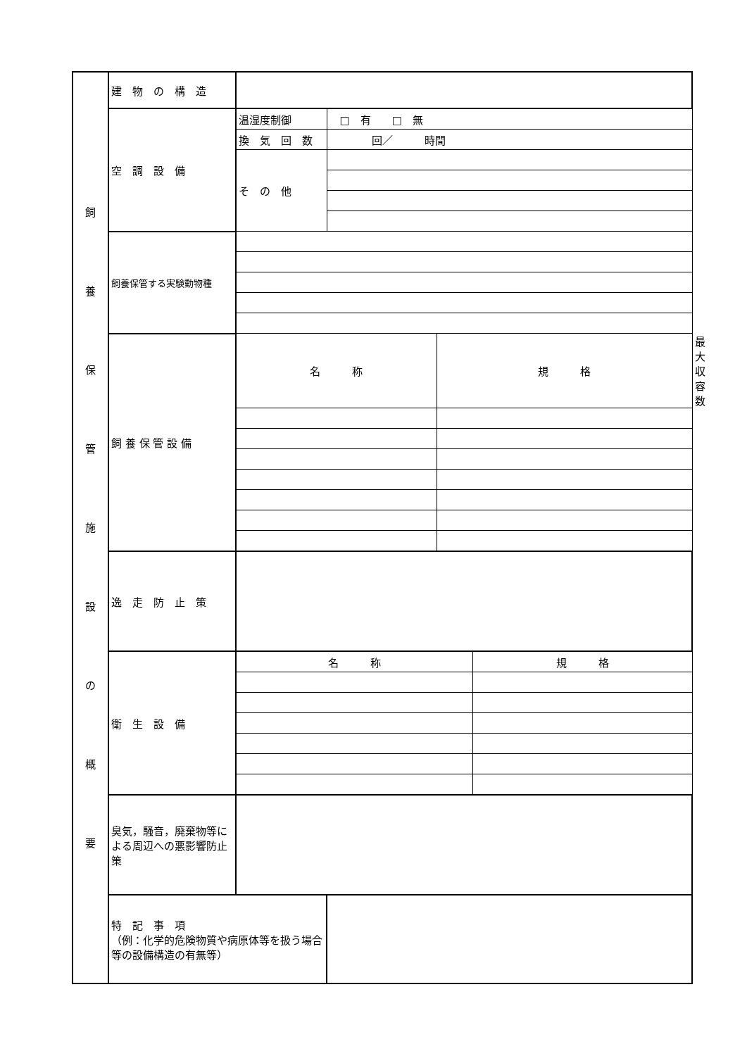| 飼 養 保 管 施 設 の 概 要 | 建 物 の 構 造 | | | | | |
| | 空 調 設 備 | 温湿度制御 | □ 有 □ 無 | | | |
| | | 換 気 回 数 | 回／ 時間 | | | |
| | | そ の 他 | | | | |
| | 飼養保管する実験動物種 | | | | | |
| | 飼 養 保 管 設 備 | 名 称 | | 規 格 | | 最大収容数 |
| | 逸 走 防 止 策 | | | | | |
| | 衛 生 設 備 | 名 称 | | | 規 格 | |
| | 臭気，騒音，廃棄物等による周辺への悪影響防止策 | | | | | |
| | 特 記 事 項 （例：化学的危険物質や病原体等を扱う場合等の設備構造の有無等） | | | | | |